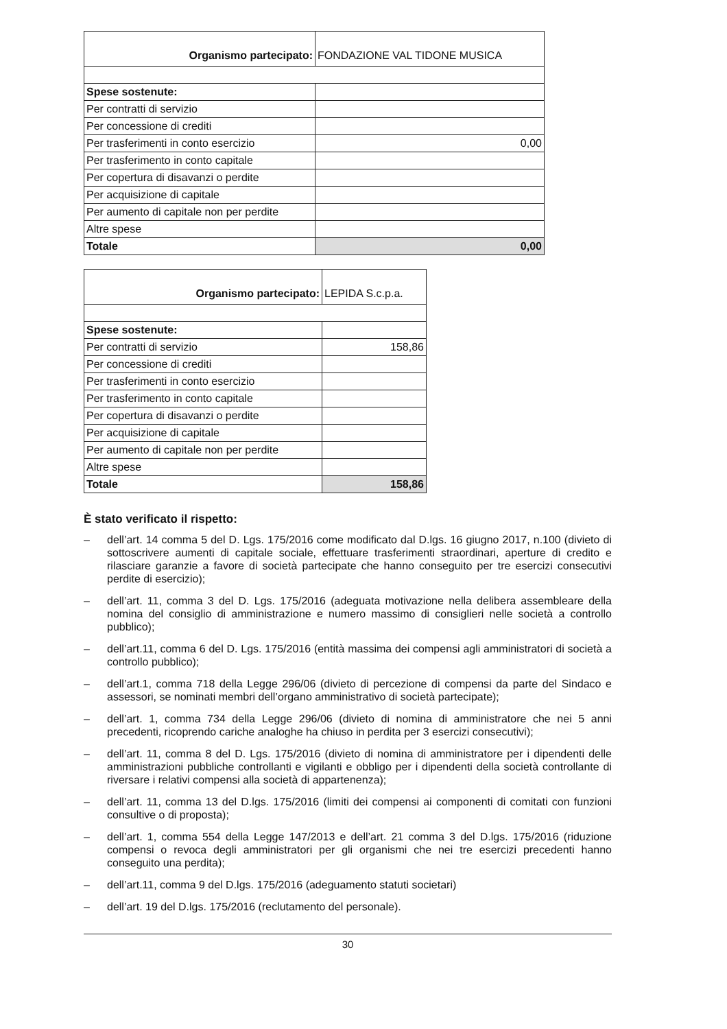| Organismo partecipato: | FONDAZIONE VAL TIDONE MUSICA |
| Spese sostenute: | |
| Per contratti di servizio | |
| Per concessione di crediti | |
| Per trasferimenti in conto esercizio | 0,00 |
| Per trasferimento in conto capitale | |
| Per copertura di disavanzi o perdite | |
| Per acquisizione di capitale | |
| Per aumento di capitale non per perdite | |
| Altre spese | |
| Totale | 0,00 |
| Organismo partecipato: | LEPIDA S.c.p.a. |
| Spese sostenute: | |
| Per contratti di servizio | 158,86 |
| Per concessione di crediti | |
| Per trasferimenti in conto esercizio | |
| Per trasferimento in conto capitale | |
| Per copertura di disavanzi o perdite | |
| Per acquisizione di capitale | |
| Per aumento di capitale non per perdite | |
| Altre spese | |
| Totale | 158,86 |
È stato verificato il rispetto:
– dell’art. 14 comma 5 del D. Lgs. 175/2016 come modificato dal D.lgs. 16 giugno 2017, n.100 (divieto di sottoscrivere aumenti di capitale sociale, effettuare trasferimenti straordinari, aperture di credito e rilasciare garanzie a favore di società partecipate che hanno conseguito per tre esercizi consecutivi perdite di esercizio);
– dell’art. 11, comma 3 del D. Lgs. 175/2016 (adeguata motivazione nella delibera assembleare della nomina del consiglio di amministrazione e numero massimo di consiglieri nelle società a controllo pubblico);
– dell’art.11, comma 6 del D. Lgs. 175/2016 (entità massima dei compensi agli amministratori di società a controllo pubblico);
– dell’art.1, comma 718 della Legge 296/06 (divieto di percezione di compensi da parte del Sindaco e assessori, se nominati membri dell’organo amministrativo di società partecipate);
– dell’art. 1, comma 734 della Legge 296/06 (divieto di nomina di amministratore che nei 5 anni precedenti, ricoprendo cariche analoghe ha chiuso in perdita per 3 esercizi consecutivi);
– dell’art. 11, comma 8 del D. Lgs. 175/2016 (divieto di nomina di amministratore per i dipendenti delle amministrazioni pubbliche controllanti e vigilanti e obbligo per i dipendenti della società controllante di riversare i relativi compensi alla società di appartenenza);
– dell’art. 11, comma 13 del D.lgs. 175/2016 (limiti dei compensi ai componenti di comitati con funzioni consultive o di proposta);
– dell’art. 1, comma 554 della Legge 147/2013 e dell’art. 21 comma 3 del D.lgs. 175/2016 (riduzione compensi o revoca degli amministratori per gli organismi che nei tre esercizi precedenti hanno conseguito una perdita);
– dell’art.11, comma 9 del D.lgs. 175/2016 (adeguamento statuti societari)
– dell’art. 19 del D.lgs. 175/2016 (reclutamento del personale).
30